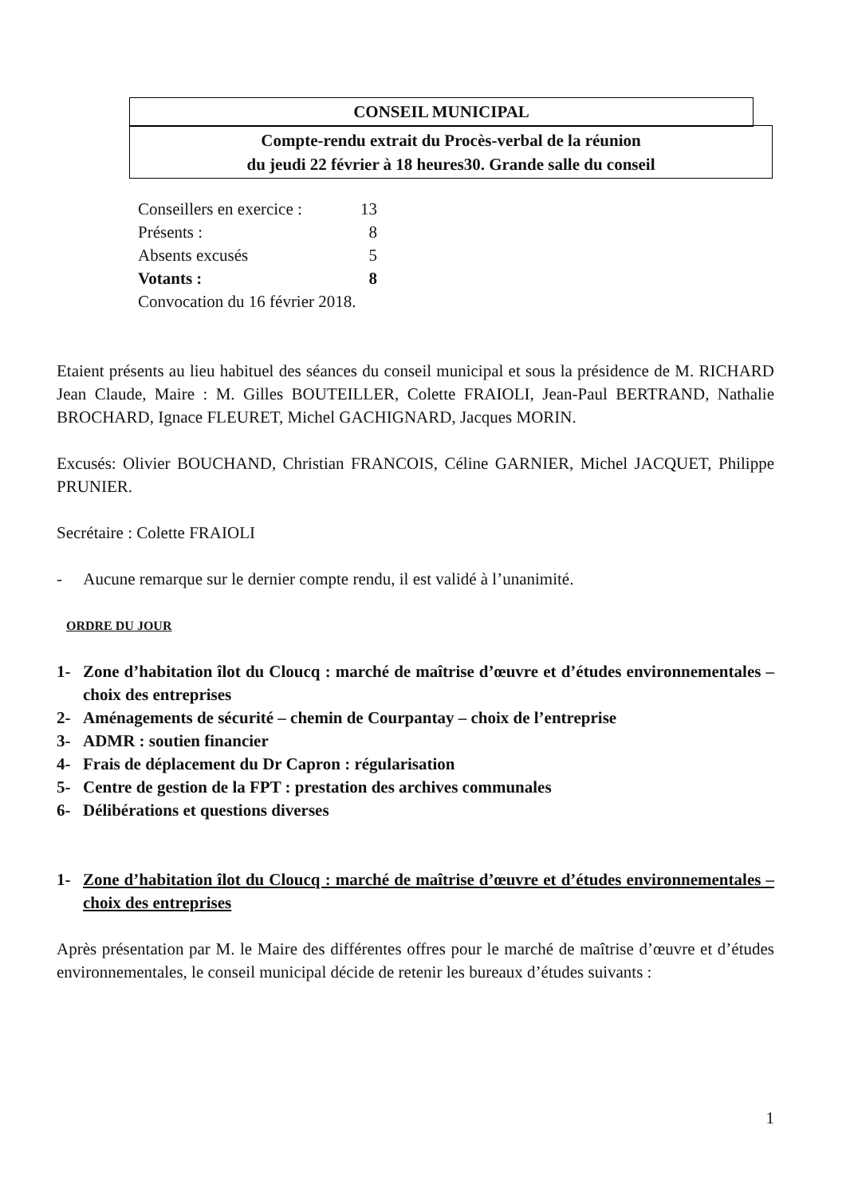CONSEIL MUNICIPAL
Compte-rendu extrait du Procès-verbal de la réunion
du jeudi 22 février à 18 heures30. Grande salle du conseil
Conseillers en exercice : 13
Présents : 8
Absents excusés 5
Votants : 8
Convocation du 16 février 2018.
Etaient présents au lieu habituel des séances du conseil municipal et sous la présidence de M. RICHARD Jean Claude, Maire : M. Gilles BOUTEILLER, Colette FRAIOLI, Jean-Paul BERTRAND, Nathalie BROCHARD, Ignace FLEURET, Michel GACHIGNARD, Jacques MORIN.
Excusés: Olivier BOUCHAND, Christian FRANCOIS, Céline GARNIER, Michel JACQUET, Philippe PRUNIER.
Secrétaire : Colette FRAIOLI
- Aucune remarque sur le dernier compte rendu, il est validé à l’unanimité.
ORDRE DU JOUR
1- Zone d’habitation îlot du Cloucq : marché de maîtrise d’œuvre et d’études environnementales – choix des entreprises
2- Aménagements de sécurité – chemin de Courpantay – choix de l’entreprise
3- ADMR : soutien financier
4- Frais de déplacement du Dr Capron : régularisation
5- Centre de gestion de la FPT : prestation des archives communales
6- Délibérations et questions diverses
1- Zone d’habitation îlot du Cloucq : marché de maîtrise d’œuvre et d’études environnementales – choix des entreprises
Après présentation par M. le Maire des différentes offres pour le marché de maîtrise d’œuvre et d’études environnementales, le conseil municipal décide de retenir les bureaux d’études suivants :
1